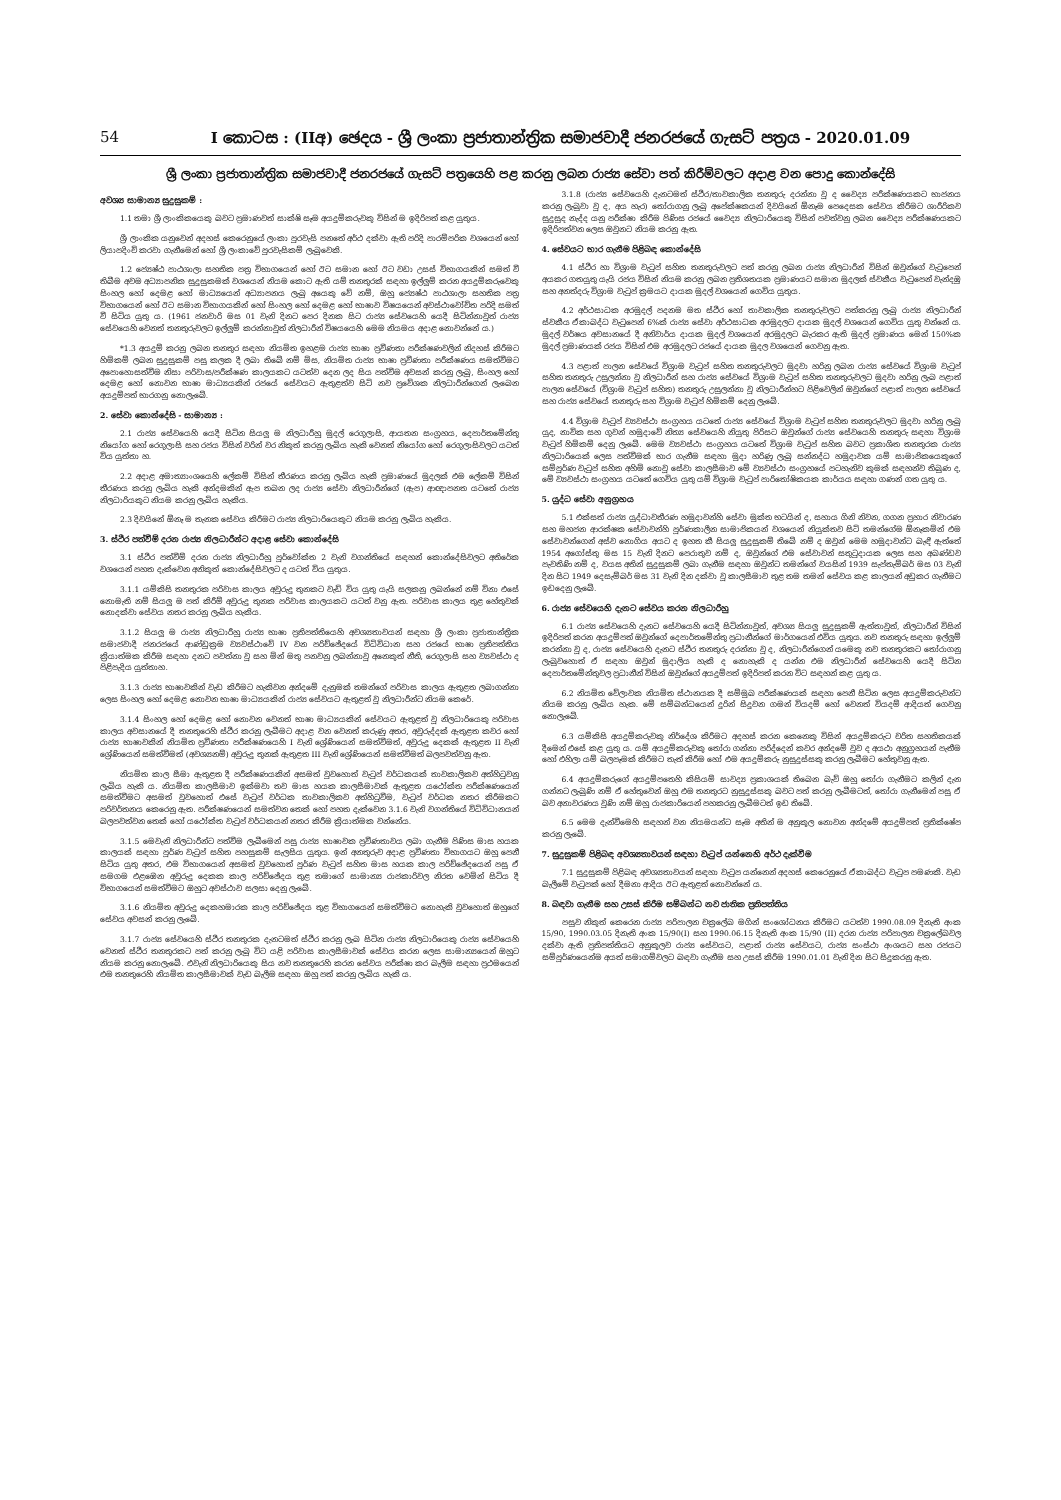54 I කොටස : (IIඅ) ඡෙදය - ශ්‍රී ලංකා ප්‍රජාතාන්ත්‍රික සමාජවාදී ජනරජයේ ගැසට් පත්‍රය - 2020.01.09
ශ්‍රී ලංකා ප්‍රජාතාන්ත්‍රික සමාජවාදී ජනරජයේ ගැසට් පත්‍රයෙහි පළ කරනු ලබන රාජ්‍ය සේවා පත් කිරීම්වලට අදාළ වන පොදු කොන්දේසි
අවශ්‍ය සාමාන්‍ය සුදුසුකම් :
1.1 තමා ශ්‍රී ලාංකිකයෙකු බවට ප්‍රමාණවත් සාක්ෂි සෑම අයදුම්කරුවකු විසින් ම ඉදිරිපත් කළ යුතුය.
ශ්‍රී ලාංකික යනුවෙන් අදහස් කෙරෙනුයේ ලංකා පුරවැසි පනතේ අර්ථ දක්වා ඇති පරිදි පාරම්පරික වශයෙන් හෝ ලියාපදිංචි කරවා ගැනීමෙන් හෝ ශ්‍රී ලංකාවේ පුරවැසිකම් ලැබූවෙකි.
1.2 ජ්‍යෙෂ්ඨ පාඨශාලා සහතික පත්‍ර විභාගයෙන් හෝ ඊට සමාන හෝ ඊට වඩා උසස් විභාගයකින් සමත් වී තිබීම අවම අධ්‍යාපනික සුදුසුකමක් වශයෙන් නියම කොට ඇති යම් තනතුරක් සඳහා ඉල්ලුම් කරන අයදුම්කරුවෙකු සිංහල හෝ දෙමළ හෝ මාධ්‍යයෙන් අධ්‍යාපනය ලැබූ අයෙකු වේ නම්, ඔහු ජ්‍යෙෂ්ඨ පාඨශාලා සහතික පත්‍ර විභාගයෙන් හෝ ඊට සමාන විභාගයකින් හෝ සිංහල හෝ දෙමළ හෝ භාෂාව විෂයයෙන් අවස්ථාවෝචිත පරිදි සමත් වී සිටිය යුතු ය. (1961 ජනවාරි මස 01 වැනි දිනට පෙර දිනක සිට රාජ්‍ය සේවයෙහි යෙදී සිටින්නාවූත් රාජ්‍ය සේවයෙහි වෙනත් තනතුරුවලට ඉල්ලුම් කරන්නාවූත් නිලධාරීන් විෂයයෙහි මෙම නියමය අදාළ නොවන්නේ ය.)
*1.3 අයදුම් කරනු ලබන තනතුර සඳහා නියමිත ඉහළම රාජ්‍ය භාෂා ප්‍රවීණතා පරීක්ෂණවලින් නිදහස් කිරීමට හිමිකම් ලබන සුදුසුකම් පසු කලක දී ලබා තිබේ නම් මිස, නියමිත රාජ්‍ය භාෂා ප්‍රවීණතා පරීක්ෂණය සමත්වීමට අපොහොසත්වීම නිසා පරිවාස/පරීක්ෂණ කාලයකට යටත්ව දෙන ලද සිය පත්වීම අවසන් කරනු ලැබූ, සිංහල හෝ දෙමළ හෝ නොවන භාෂා මාධ්‍යයකින් රජයේ සේවයට ඇතුළත්ව සිටි නව ප්‍රවේශක නිලධාරීන්ගෙන් ලැබෙන අයදුම්පත් භාරගනු නොලැබේ.
2. සේවා කොන්දේසි - සාමාන්‍ය :
2.1 රාජ්‍ය සේවයෙහි යෙදී සිටින සියලු ම නිලධාරීහු මුදල් රෙගුලාසි, ආයතන සංග්‍රහය, දෙපාර්තමේන්තු නියෝග හෝ රෙගුලාසි සහ රජය විසින් වරින් වර නිකුත් කරනු ලැබිය හැකි වෙනත් නියෝග හෝ රෙගුලාසිවලට යටත් විය යුත්තා හ.
2.2 අදාළ අමාත්‍යාංශයෙහි ලේකම් විසින් තීරණය කරනු ලැබිය හැකි ප්‍රමාණයේ මුදලක් එම ලේකම් විසින් තීරණය කරනු ලැබිය හැකි අන්දමකින් ඇප තබන ලද රාජ්‍ය සේවා නිලධාරීන්ගේ (ඇප) ආඥාපනත යටතේ රාජ්‍ය නිලධාරියකුට නියම කරනු ලැබිය හැකිය.
2.3 දිවයිනේ ඕනෑ ම තැනක සේවය කිරීමට රාජ්‍ය නිලධාරියෙකුට නියම කරනු ලැබිය හැකිය.
3. ස්ථිර පත්වීම් දරන රාජ්‍ය නිලධාරීන්ට අදාළ සේවා කොන්දේසි
3.1 ස්ථිර පත්වීම් දරන රාජ්‍ය නිලධාරීහු පූර්වෝක්ත 2 වැනි වගන්තියේ සඳහන් කොන්දේසිවලට අතිරේක වශයෙන් පහත දැක්වෙන අනිකුත් කොන්දේසිවලට ද යටත් විය යුතුය.
3.1.1 යම්කිසි තනතුරක පරිවාස කාලය අවුරුදු තුනකට වැඩි විය යුතු යැයි සලකනු ලබන්නේ නම් විනා එසේ නොමැති නම් සියලු ම පත් කිරීම් අවුරුදු තුනක පරිවාස කාලයකට යටත් වනු ඇත. පරිවාස කාලය තුළ හේතුවක් නොදක්වා සේවය නතර කරනු ලැබිය හැකිය.
3.1.2 සියලු ම රාජ්‍ය නිලධාරීහු රාජ්‍ය භාෂා ප්‍රතිපත්තියෙහි අවශ්‍යතාවයන් සඳහා ශ්‍රී ලංකා ප්‍රජාතාන්ත්‍රික සමාජවාදී ජනරජයේ ආණ්ඩුක්‍රම ව්‍යවස්ථාවේ IV වන පරිච්ඡේදයේ විධිවිධාන සහ රජයේ භාෂා ප්‍රතිපත්තිය ක්‍රියාත්මක කිරීම සඳහා දනට පවත්නා වූ සහ මින් මතු පනවනු ලබන්නාවූ අනෙකුත් නීති, රෙගුලාසි සහ ව්‍යවස්ථා ද පිළිපැදිය යුත්තාහ.
3.1.3 රාජ්‍ය භාෂාවකින් වැඩ කිරීමට හැකිවන අන්දමේ දැනුමක් තමන්ගේ පරිවාස කාලය ඇතුළත ලබාගන්නා ලෙස සිංහල හෝ දෙමළ නොවන භාෂා මාධ්‍යයකින් රාජ්‍ය සේවයට ඇතුළත් වූ නිලධාරීන්ට නියම කෙරේ.
3.1.4 සිංහල හෝ දෙමළ හෝ නොවන වෙනත් භාෂා මාධ්‍යයකින් සේවයට ඇතුළත් වූ නිලධාරියෙකු පරිවාස කාලය අවසානයේ දී තනතුරෙහි ස්ථිර කරනු ලැබීමට අදාළ වන වෙනත් කරුණු අතර, අවුරුද්දක් ඇතුළත කවර හෝ රාජ්‍ය භාෂාවකින් නියමිත ප්‍රවීණතා පරීක්ෂණයෙහි I වැනි ශ්‍රේණියෙන් සමත්වීමත්, අවුරුදු දෙකක් ඇතුළත II වැනි ශ්‍රේණියෙන් සමත්වීමත් (අවශ්‍යනම්) අවුරුදු තුනක් ඇතුළත III වැනි ශ්‍රේණියෙන් සමත්වීමත් බලපවත්වනු ඇත.
නියමිත කාල සීමා ඇතුළත දී පරීක්ෂණයකින් අසමත් වුවහොත් වැටුප් වර්ධකයක් තාවකාලිකව අත්හිටුවනු ලැබිය හැකි ය. නියමිත කාලසීමාව ඉක්මවා තව මාස හයක කාලසීමාවක් ඇතුළත යථෝක්ත පරීක්ෂණයෙන් සමත්වීමට අසමත් වුවහොත් එසේ වැටුප් වර්ධක තාවකාලිකව අත්හිටුවීම, වැටුප් වර්ධක නතර කිරීමකට පරිවර්තනය කෙරෙනු ඇත. පරීක්ෂණයෙන් සමත්වන තෙක් හෝ පහත දැක්වෙන 3.1.6 වැනි වගන්තියේ විධිවිධානයන් බලපවත්වන තෙක් හෝ යථෝක්ත වැටුප් වර්ධකයන් නතර කිරීම ක්‍රියාත්මක වන්නේය.
3.1.5 මෙවැනි නිලධාරීන්ට පත්වීම ලැබීමෙන් පසු රාජ්‍ය භාෂාවක ප්‍රවීණතාවය ලබා ගැනීම පිණිස මාස හයක කාලයක් සඳහා පූර්ණ වැටුප් සහිත පහසුකම් සැලසිය යුතුය. ඉන් අනතුරුව අදාළ ප්‍රවීණතා විභාගයට ඔහු පෙනී සිටිය යුතු අතර, එම විභාගයෙන් අසමත් වුවහොත් පූර්ණ වැටුප් සහිත මාස හයක කාල පරිච්ඡේදයෙන් පසු ඒ සමගම එළඹෙන අවුරුදු දෙකක කාල පරිච්ඡේදය තුළ තමාගේ සාමාන්‍ය රාජකාරිවල නිරත වෙමින් සිටිය දී විභාගයෙන් සමත්වීමට ඔහුට අවස්ථාව සලසා දෙනු ලැබේ.
3.1.6 නියමිත අවුරුදු දෙකහමාරක කාල පරිච්ඡේදය තුළ විභාගයෙන් සමත්වීමට නොහැකි වුවහොත් ඔහුගේ සේවය අවසන් කරනු ලැබේ.
3.1.7 රාජ්‍ය සේවයෙහි ස්ථිර තනතුරක දැනටමත් ස්ථිර කරනු ලැබ සිටින රාජ්‍ය නිලධාරියෙකු රාජ්‍ය සේවයෙහි වෙනත් ස්ථිර තනතුරකට පත් කරනු ලැබූ විට යළි පරිවාස කාලසීමාවක් සේවය කරන ලෙස සාමාන්‍යයෙන් ඔහුට නියම කරනු නොලැබේ. එවැනි නිලධාරියෙකු සිය නව තනතුරෙහි කරන සේවය පරීක්ෂා කර බැලීම සඳහා ප්‍රථමයෙන් එම තනතුරෙහි නියමිත කාලසීමාවක් වැඩ බැලීම සඳහා ඔහු පත් කරනු ලැබිය හැකි ය.
3.1.8 (රාජ්‍ය සේවයෙහි දැනටමත් ස්ථිර/තාවකාලික තනතුරු දරන්නා වූ ද වෛද්‍ය පරීක්ෂණයකට භාජනය කරනු ලැබුවා වූ ද, අය හැර) තෝරාගනු ලැබූ අපේක්ෂකයන් දිවයිනේ ඕනෑම පෙදෙසක සේවය කිරීමට ශාරීරිකව සුදුසුද නැද්ද යනු පරීක්ෂා කිරීම පිණිස රජයේ වෛද්‍ය නිලධාරියෙකු විසින් පවත්වනු ලබන වෛද්‍ය පරීක්ෂණයකට ඉදිරිපත්වන ලෙස ඔවුනට නියම කරනු ඇත.
4. සේවයට භාර ගැනීම පිළිබඳ කොන්දේසි
4.1 ස්ථිර හා විශ්‍රාම වැටුප් සහිත තනතුරුවලට පත් කරනු ලබන රාජ්‍ය නිලධාරීන් විසින් ඔවුන්ගේ වැටුපෙන් අයකර ගතයුතු යැයි රජය විසින් නියම කරනු ලබන ප්‍රතිශතයක ප්‍රමාණයට සමාන මුදලක් ස්වකීය වැටුපෙන් වැන්දඹු සහ අනත්දරු විශ්‍රාම වැටුප් ක්‍රමයට දායක මුදල් වශයෙන් ගෙවිය යුතුය.
4.2 අර්ථසාධක අරමුදල් පදනම මත ස්ථිර හෝ තාවකාලික තනතුරුවලට පත්කරනු ලැබූ රාජ්‍ය නිලධාරීන් ස්වකීය ඒකාබද්ධ වැටුපෙන් 6%ක් රාජ්‍ය සේවා අර්ථසාධක අරමුදලට දායක මුදල් වශයෙන් ගෙවිය යුතු වන්නේ ය. මුදල් වර්ෂය අවසානයේ දී අනිවාර්ය දායක මුදල් වශයෙන් අරමුදලට බැරකර ඇති මුදල් ප්‍රමාණය මෙන් 150%ක මුදල් ප්‍රමාණයක් රජය විසින් එම අරමුදලට රජයේ දායක මුදල වශයෙන් ගෙවනු ඇත.
4.3 පළාත් පාලන සේවයේ විශ්‍රාම වැටුප් සහිත තනතුරුවලට මුදවා හරිනු ලබන රාජ්‍ය සේවයේ විශ්‍රාම වැටුප් සහිත තනතුරු උසුලන්නා වූ නිලධාරීන් සහ රාජ්‍ය සේවයේ විශ්‍රාම වැටුප් සහිත තනතුරුවලට මුදවා හරිනු ලැබ පළාත් පාලන සේවයේ (විශ්‍රාම වැටුප් සහිත) තනතුරු උසුලන්නා වූ නිලධාරීන්හට පිළිවෙලින් ඔවුන්ගේ පළාත් පාලන සේවයේ සහ රාජ්‍ය සේවයේ තනතුරු සහ විශ්‍රාම වැටුප් හිමිකම් දෙනු ලැබේ.
4.4 විශ්‍රාම වැටුප් ව්‍යවස්ථා සංග්‍රහය යටතේ රාජ්‍ය සේවයේ විශ්‍රාම වැටුප් සහිත තනතුරුවලට මුදවා හරිනු ලැබූ යුද, නාවික සහ ගුවන් හමුදාවේ නිත්‍ය සේවයෙහි නියුතු පිරිසට ඔවුන්ගේ රාජ්‍ය සේවයෙහි තනතුරු සඳහා විශ්‍රාම වැටුප් හිමිකම් දෙනු ලැබේ. මෙම ව්‍යවස්ථා සංග්‍රහය යටතේ විශ්‍රාම වැටුප් සහිත බවට ප්‍රකාශිත තනතුරක රාජ්‍ය නිලධාරියෙක් ලෙස පත්වීමක් භාර ගැනීම සඳහා මුදා හරිණු ලැබූ සන්නද්ධ හමුදාවක යම් සාමාජිකයෙකුගේ සම්පූර්ණ වැටුප් සහිත අහිමි නොවූ සේවා කාලසීමාව මේ ව්‍යවස්ථා සංග්‍රහයේ පටහැනිව කුමක් සඳහන්ව තිබුණ ද, මේ ව්‍යවස්ථා සංග්‍රහය යටතේ ගෙවිය යුතු යම් විශ්‍රාම වැටුප් පාරිතෝෂිකයක කාර්යය සඳහා ගණන් ගත යුතු ය.
5. යුද්ධ සේවා අනුග්‍රහය
5.1 එක්සත් රාජ්‍ය යුද්ධාවතීරණ හමුදාවන්හි සේවා මුක්ත භටයින් ද, සහාය ගිනි නිවන, ගගන ප්‍රහාර නිවාරණ සහ මහජන ආරක්ෂක සේවාවන්හි පූර්ණකාලීන සාමාජිකයන් වශයෙන් නියුක්තව සිටි තමන්ගේම ඕනෑකමින් එම සේවාවන්ගෙන් අස්ව නොගිය අයට ද ඉහත කී සියලු සුදුසුකම් තිබේ නම් ද ඔවුන් මෙම හමුදාවන්ට බැඳී ඇත්තේ 1954 අගෝස්තු මස 15 වැනි දිනට පෙරාතුව නම් ද, ඔවුන්ගේ එම සේවාවන් සතුටුදායක ලෙස සහ අඛණ්ඩව පැවතිණි නම් ද, වයස අතින් සුදුසුකම් ලබා ගැනීම සඳහා ඔවුන්ට තමන්ගේ වයසින් 1939 සැප්තැම්බර් මස 03 වැනි දින සිට 1949 දෙසැම්බර් මස 31 වැනි දින දක්වා වූ කාලසීමාව තුළ තම තමන් සේවය කළ කාලයන් අඩුකර ගැනීමට ඉඩදෙනු ලැබේ.
6. රාජ්‍ය සේවයෙහි දැනට සේවය කරන නිලධාරීහු
6.1 රාජ්‍ය සේවයෙහි දැනට සේවයෙහි යෙදී සිටින්නාවූත්, අවශ්‍ය සියලු සුදුසුකම් ඇත්තාවූත්, නිලධාරීන් විසින් ඉදිරිපත් කරන අයදුම්පත් ඔවුන්ගේ දෙපාර්තමේන්තු ප්‍රධානීන්ගේ මාර්ගයෙන් එවිය යුතුය. නව තනතුරු සඳහා ඉල්ලුම් කරන්නා වූ ද, රාජ්‍ය සේවයෙහි දැනට ස්ථිර තනතුරු දරන්නා වූ ද, නිලධාරීන්ගෙන් යමෙකු නව තනතුරකට තෝරාගනු ලැබුවහොත් ඒ සඳහා ඔවුන් මුදාලිය හැකි ද නොහැකි ද යන්න එම නිලධාරීන් සේවයෙහි යෙදී සිටින දෙපාර්තමේන්තුවල ප්‍රධානීන් විසින් ඔවුන්ගේ අයදුම්පත් ඉදිරිපත් කරන විට සඳහන් කළ යුතු ය.
6.2 නියමිත වේලාවක නියමිත ස්ථානයක දී සම්මුඛ පරීක්ෂණයක් සඳහා පෙනී සිටින ලෙස අයදුම්කරුවන්ට නියම කරනු ලැබිය හැක. මේ සම්බන්ධයෙන් දුරින් සිදුවන ගමන් වියදම් හෝ වෙනත් වියදම් ආදියත් ගෙවනු නොලැබේ.
6.3 යම්කිසි අයදුම්කරුවකු නිර්දේශ කිරීමට අදහස් කරන කෙනෙකු විසින් අයදුම්කරුට චරිත සහතිකයක් දීමෙන් එසේ කළ යුතු ය. යම් අයදුම්කරුවකු තෝරා ගන්නා පරිද්දෙන් කවර අන්දමේ වුව ද අයථා අනුග්‍රහයන් පැතීම හෝ එහිලා යම් බලපෑමක් කිරීමට තැත් කිරීම හෝ එම අයදුම්කරු නුසුදුස්සකු කරනු ලැබීමට හේතුවනු ඇත.
6.4 අයදුම්කරුගේ අයදුම්පතෙහි කිසියම් සාවද්‍ය ප්‍රකාශයක් තිබෙන බැව් ඔහු තෝරා ගැනීමට කලින් දැන ගන්නට ලැබුණි නම් ඒ හේතුවෙන් ඔහු එම තනතුරට නුසුදුස්සකු බවට පත් කරනු ලැබීමටත්, තෝරා ගැනීමෙන් පසු ඒ බව අනාවරණය වුණි නම් ඔහු රාජකාරියෙන් පහකරනු ලැබීමටත් ඉඩ තිබේ.
6.5 මෙම දැන්වීමෙහි සඳහන් වන නියමයන්ට සෑම අතින් ම අනුකූල නොවන අන්දමේ අයදුම්පත් ප්‍රතික්ෂේප කරනු ලැබේ.
7. සුදුසුකම් පිළිබඳ අවශ්‍යතාවයන් සඳහා වැටුප් යන්නෙහි අර්ථ දැක්වීම
7.1 සුදුසුකම් පිළිබඳ අවශ්‍යතාවයන් සඳහා වැටුප යන්නෙන් අදහස් කෙරෙනුයේ ඒකාබද්ධ වැටුප පමණකි. වැඩ බැලීමේ වැටුපක් හෝ දීමනා ආදිය ඊට ඇතුළත් නොවන්නේ ය.
8. බඳවා ගැනීම සහ උසස් කිරීම සම්බන්ධ නව ජාතික ප්‍රතිපත්තිය
පසුව නිකුත් කෙරෙන රාජ්‍ය පරිපාලන චක්‍රලේඛ මගින් සංශෝධනය කිරීමට යටත්ව 1990.08.09 දිනැති අංක 15/90, 1990.03.05 දිනැති අංක 15/90(I) සහ 1990.06.15 දිනැති අංක 15/90 (II) දරන රාජ්‍ය පරිපාලන චක්‍රලේඛවල දක්වා ඇති ප්‍රතිපත්තියට අනුකූලව රාජ්‍ය සේවයට, පළාත් රාජ්‍ය සේවයට, රාජ්‍ය සංස්ථා අංශයට සහ රජයට සම්පූර්ණයෙන්ම අයත් සමාගම්වලට බඳවා ගැනීම සහ උසස් කිරීම 1990.01.01 වැනි දින සිට සිදුකරනු ඇත.